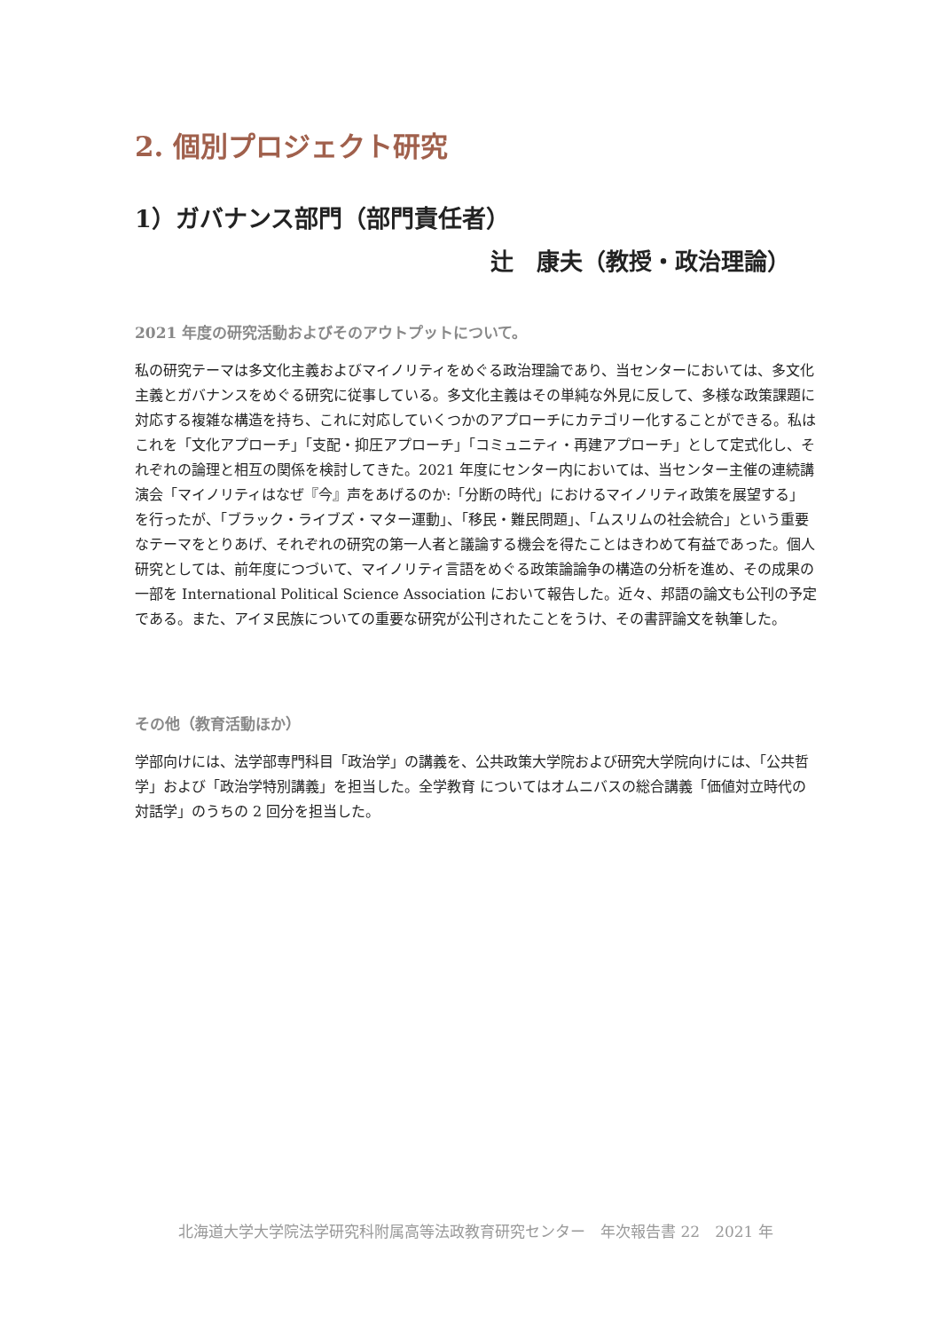2. 個別プロジェクト研究
1）ガバナンス部門（部門責任者）
辻　康夫（教授・政治理論）
2021 年度の研究活動およびそのアウトプットについて。
私の研究テーマは多文化主義およびマイノリティをめぐる政治理論であり、当センターにおいては、多文化主義とガバナンスをめぐる研究に従事している。多文化主義はその単純な外見に反して、多様な政策課題に対応する複雑な構造を持ち、これに対応していくつかのアプローチにカテゴリー化することができる。私はこれを「文化アプローチ」「支配・抑圧アプローチ」「コミュニティ・再建アプローチ」として定式化し、それぞれの論理と相互の関係を検討してきた。2021 年度にセンター内においては、当センター主催の連続講演会「マイノリティはなぜ『今』声をあげるのか:「分断の時代」におけるマイノリティ政策を展望する」を行ったが、「ブラック・ライブズ・マター運動」、「移民・難民問題」、「ムスリムの社会統合」という重要なテーマをとりあげ、それぞれの研究の第一人者と議論する機会を得たことはきわめて有益であった。個人研究としては、前年度につづいて、マイノリティ言語をめぐる政策論論争の構造の分析を進め、その成果の一部を International Political Science Association において報告した。近々、邦語の論文も公刊の予定である。また、アイヌ民族についての重要な研究が公刊されたことをうけ、その書評論文を執筆した。
その他（教育活動ほか）
学部向けには、法学部専門科目「政治学」の講義を、公共政策大学院および研究大学院向けには、「公共哲学」および「政治学特別講義」を担当した。全学教育 についてはオムニバスの総合講義「価値対立時代の対話学」のうちの 2 回分を担当した。
北海道大学大学院法学研究科附属高等法政教育研究センター　年次報告書 22　2021 年